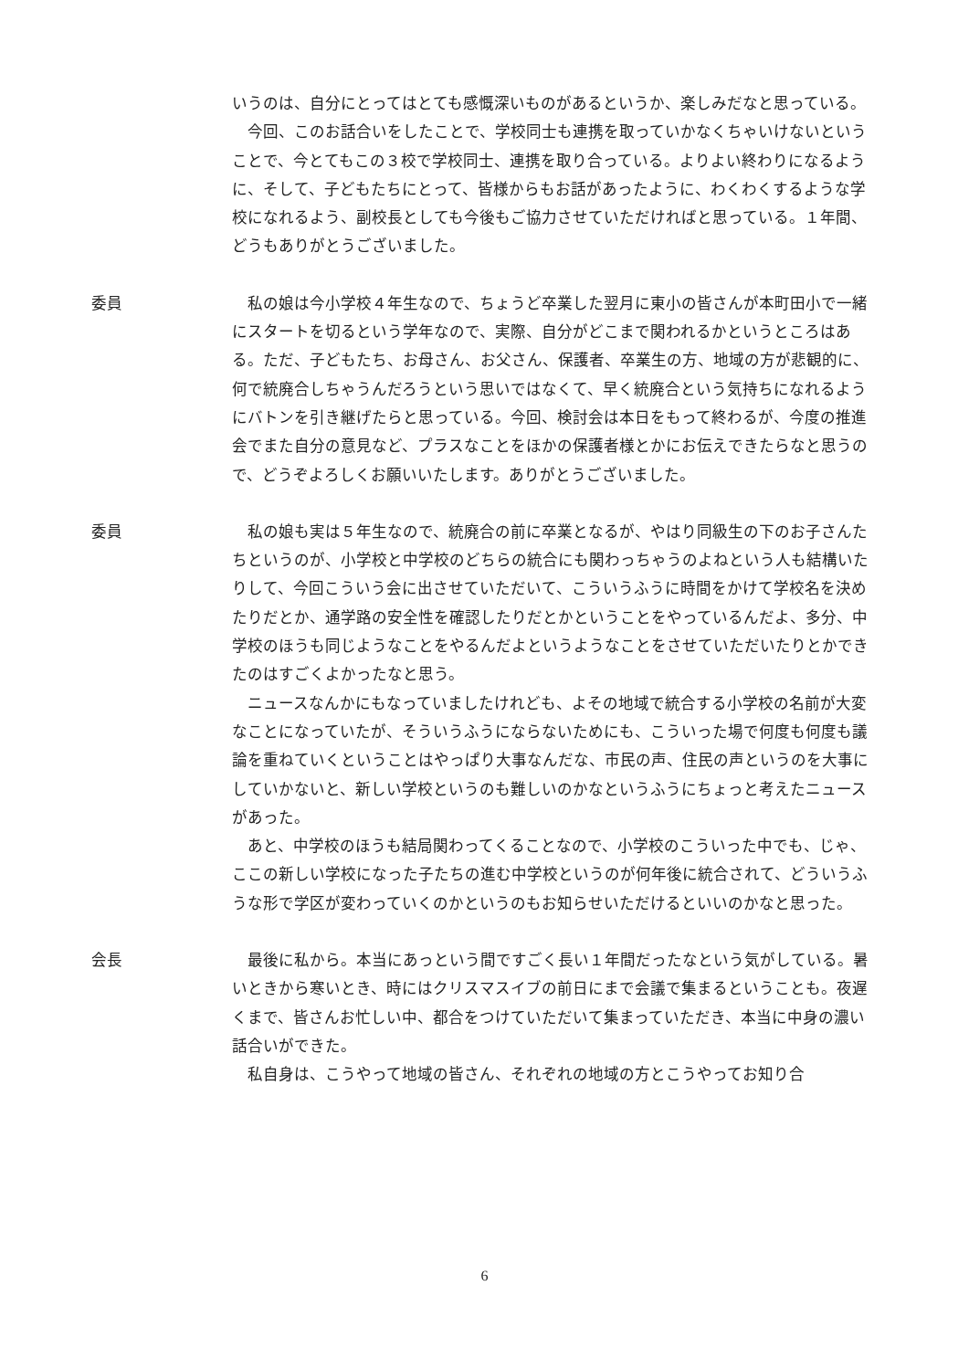いうのは、自分にとってはとても感慨深いものがあるというか、楽しみだなと思っている。
今回、このお話合いをしたことで、学校同士も連携を取っていかなくちゃいけないということで、今とてもこの３校で学校同士、連携を取り合っている。よりよい終わりになるように、そして、子どもたちにとって、皆様からもお話があったように、わくわくするような学校になれるよう、副校長としても今後もご協力させていただければと思っている。１年間、どうもありがとうございました。
委員
私の娘は今小学校４年生なので、ちょうど卒業した翌月に東小の皆さんが本町田小で一緒にスタートを切るという学年なので、実際、自分がどこまで関われるかというところはある。ただ、子どもたち、お母さん、お父さん、保護者、卒業生の方、地域の方が悲観的に、何で統廃合しちゃうんだろうという思いではなくて、早く統廃合という気持ちになれるようにバトンを引き継げたらと思っている。今回、検討会は本日をもって終わるが、今度の推進会でまた自分の意見など、プラスなことをほかの保護者様とかにお伝えできたらなと思うので、どうぞよろしくお願いいたします。ありがとうございました。
委員
私の娘も実は５年生なので、統廃合の前に卒業となるが、やはり同級生の下のお子さんたちというのが、小学校と中学校のどちらの統合にも関わっちゃうのよねという人も結構いたりして、今回こういう会に出させていただいて、こういうふうに時間をかけて学校名を決めたりだとか、通学路の安全性を確認したりだとかということをやっているんだよ、多分、中学校のほうも同じようなことをやるんだよというようなことをさせていただいたりとかできたのはすごくよかったなと思う。
ニュースなんかにもなっていましたけれども、よその地域で統合する小学校の名前が大変なことになっていたが、そういうふうにならないためにも、こういった場で何度も何度も議論を重ねていくということはやっぱり大事なんだな、市民の声、住民の声というのを大事にしていかないと、新しい学校というのも難しいのかなというふうにちょっと考えたニュースがあった。
あと、中学校のほうも結局関わってくることなので、小学校のこういった中でも、じゃ、ここの新しい学校になった子たちの進む中学校というのが何年後に統合されて、どういうふうな形で学区が変わっていくのかというのもお知らせいただけるといいのかなと思った。
会長
最後に私から。本当にあっという間ですごく長い１年間だったなという気がしている。暑いときから寒いとき、時にはクリスマスイブの前日にまで会議で集まるということも。夜遅くまで、皆さんお忙しい中、都合をつけていただいて集まっていただき、本当に中身の濃い話合いができた。
私自身は、こうやって地域の皆さん、それぞれの地域の方とこうやってお知り合
6